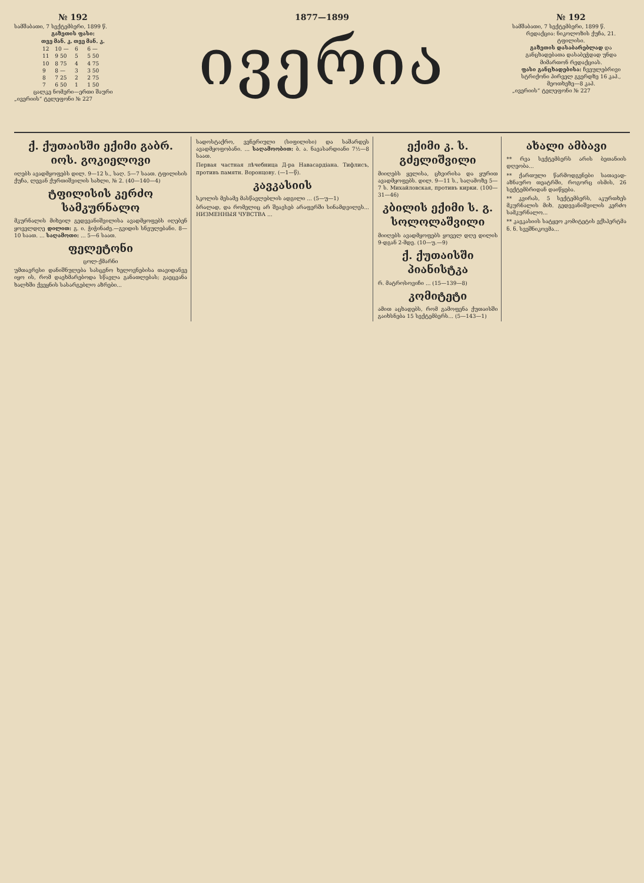№ 192
სამშაბათი, 7 სექტემბერი, 1899 წ.
გაზეთის ფასი:
| თვე | მან. კ. | თვე | მან. კ. |
| --- | --- | --- | --- |
| 12 | 10 — | 6 | 6 — |
| 11 | 9 50 | 5 | 5 50 |
| 10 | 8 75 | 4 | 4 75 |
| 9 | 8 — | 3 | 3 50 |
| 8 | 7 25 | 2 | 2 75 |
| 7 | 6 50 | 1 | 1 50 |
ცალკე ნომერი—ერთი შაური
„ივერიის“ ტელეფონი № 227
1877—1899
ივერია
№ 192
სამშაბათი, 7 სექტემბერი, 1899 წ.
რედაქცია: ნიკოლოზის ქუჩა, 21. ტფილისი.
გაზეთის დასაბარებლად და განცხადებათა დასაბეჭდად უნდა მიმართონ რედაქციას.
ფასი განცხადებისა: ჩვეულებრივი სტრიქონი პირველ გვერდზე 16 კაპ., მეოთხეზე—8 კაპ.
„ივერიის“ ტელეფონი № 227
ქ. ქუთაისში ექიმი გაბრ. იოს. გოკიელოვი
იღებს ავადმყოფებს დილ. 9—12 ს., საღ. 5—7 საათ. ტფილისის ქუჩა, ლევან ქურთიშვილის სახლი, № 2. (40—140—4)
ტფილისის კერძო სამკურნალო
მკურნალის მიხეილ გედევანიშვილისა ავადმყოფებს იღებენ ყოველდღე დილით: გ. ი. ჭიჭინაძე.—გვიდის სნეულებანი. 8—10 საათ. ... საღამოთი: ... 5—6 საათ.
ფელეტონი
ცოლ-ქმარნი
უმთავრესი დანიშნულება სასცენო ხელოვნებისა თავიდანვე იყო ის, რომ დაეხმარებოდა სწავლა განათლებას; გაეცვანა ხალხში ქვეყნის სასარგებლო აზრები...
სადოსტაქრო, ვენერიული (სიფილისი) და საშარდეს ავადმყოფობანი. ... საღამოობით: ბ. ა. ნავასარდიანი 7½—8 საათ.
Первая частная лѣчебница Д-ра Навасардіана. Тифлисъ, противъ памятн. Воронцову. (—1—წ).
კავკასიის
სკოლის მესამე მასწავლებლის ადგილი ... (5—უ—1)
ბრალად, და რომელიც არ შეავსებ არაფერში სინამდვილეს... НИЗМЕННЫЯ ЧУВСТВА ...
ექიმი კ. ს. გძელიშვილი
მიიღებს ყელისა, ცხვირისა და ყურით ავადმყოფებს. დილ. 9—11 ს., საღამოზე 5—7 ს. Михайловская, противъ кирки. (100—31—46)
კბილის ექიმი ს. გ. სოლოლაშვილი
მიიღებს ავადმყოფებს ყოველ დღე დილის 9-დგან 2-მდე. (10—უ.—9)
ქ. ქუთაისში პიანისტკა
რ. მატროსოვიჩი ... (15—139—8)
კომიტეტი
ამით აცხადებს, რომ გამოფენა ქუთაისში გაიხსნება 15 სექტემბერს... (5—143—1)
ახალი ამბავი
** რვა სექტემბერს არის ბეთანიის დღეობა...
** ქართული წარმოდგენები სათავად-აზნაურო თეატრში, როგორც ისმის, 26 სექტემბრიდან დაიწყება.
** კვირას, 5 სექტემბერს, აკურთხეს მკურნალის მიხ. გედევანიშვილის კერძო სამკურნალო...
** კავკასიის სატყეო კომიტეტის ექსპერტმა ნ. ნ. სვეშნიკოვმა...